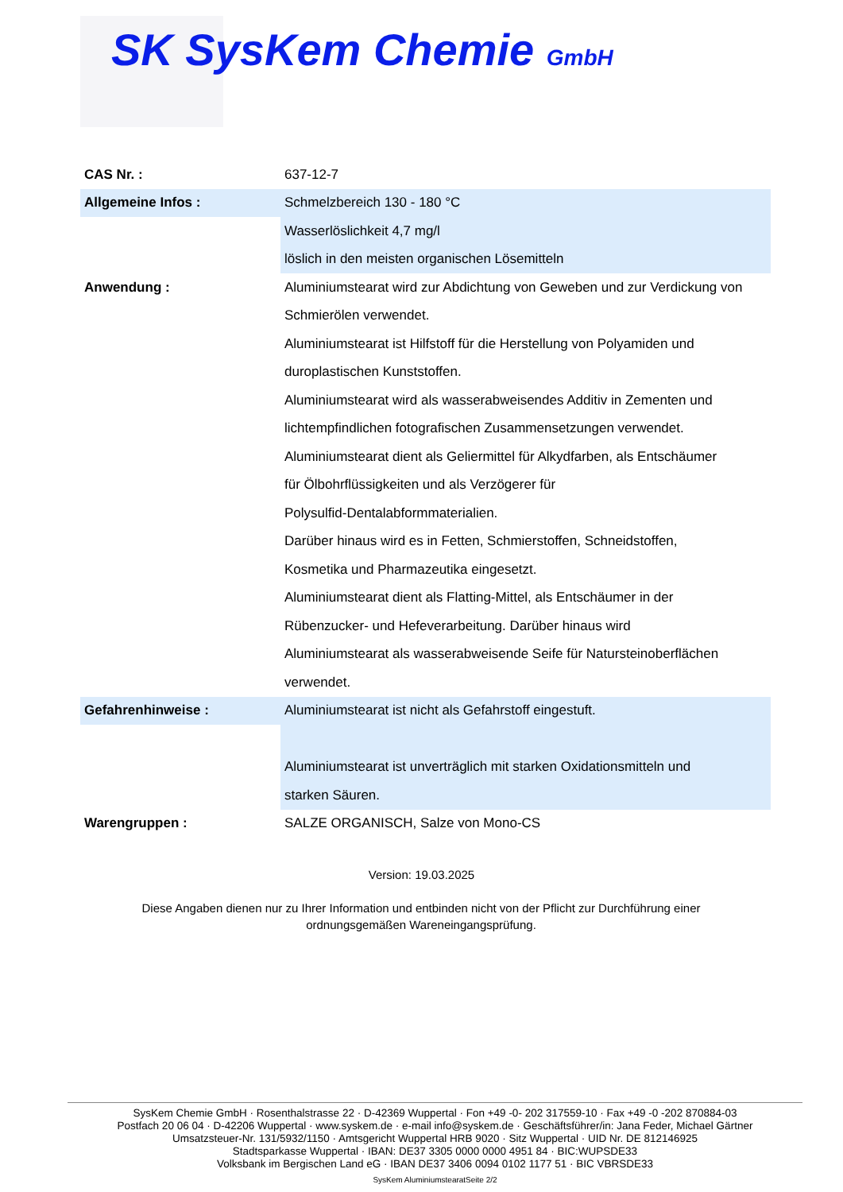SK SysKem Chemie GmbH
| CAS Nr. : | 637-12-7 |
| Allgemeine Infos : | Schmelzbereich 130 - 180 °C |
| | Wasserlöslichkeit 4,7 mg/l |
| | löslich in den meisten organischen Lösemitteln |
| Anwendung : | Aluminiumstearat wird zur Abdichtung von Geweben und zur Verdickung von |
| | Schmierölen verwendet. |
| | Aluminiumstearat ist Hilfstoff für die Herstellung von Polyamiden und |
| | duroplastischen Kunststoffen. |
| | Aluminiumstearat wird als wasserabweisendes Additiv in Zementen und |
| | lichtempfindlichen fotografischen Zusammensetzungen verwendet. |
| | Aluminiumstearat dient als Geliermittel für Alkydfarben, als Entschäumer |
| | für Ölbohrflüssigkeiten und als Verzögerer für |
| | Polysulfid-Dentalabformmaterialien. |
| | Darüber hinaus wird es in Fetten, Schmierstoffen, Schneidstoffen, |
| | Kosmetika und Pharmazeutika eingesetzt. |
| | Aluminiumstearat dient als Flatting-Mittel, als Entschäumer in der |
| | Rübenzucker- und Hefeverarbeitung. Darüber hinaus wird |
| | Aluminiumstearat als wasserabweisende Seife für Natursteinoberflächen |
| | verwendet. |
| Gefahrenhinweise : | Aluminiumstearat ist nicht als Gefahrstoff eingestuft. |
| | Aluminiumstearat ist unverträglich mit starken Oxidationsmitteln und |
| | starken Säuren. |
| Warengruppen : | SALZE ORGANISCH, Salze von Mono-CS |
Version: 19.03.2025
Diese Angaben dienen nur zu Ihrer Information und entbinden nicht von der Pflicht zur Durchführung einer ordnungsgemäßen Wareneingangsprüfung.
SysKem Chemie GmbH · Rosenthalstrasse 22 · D-42369 Wuppertal · Fon +49 -0- 202 317559-10 · Fax +49 -0 -202 870884-03
Postfach 20 06 04 · D-42206 Wuppertal · www.syskem.de · e-mail info@syskem.de · Geschäftsführer/in: Jana Feder, Michael Gärtner
Umsatzsteuer-Nr. 131/5932/1150 · Amtsgericht Wuppertal HRB 9020 · Sitz Wuppertal · UID Nr. DE 812146925
Stadtsparkasse Wuppertal · IBAN: DE37 3305 0000 0000 4951 84 · BIC:WUPSDE33
Volksbank im Bergischen Land eG · IBAN DE37 3406 0094 0102 1177 51 · BIC VBRSDE33
SysKem AluminiumstearatSeite 2/2